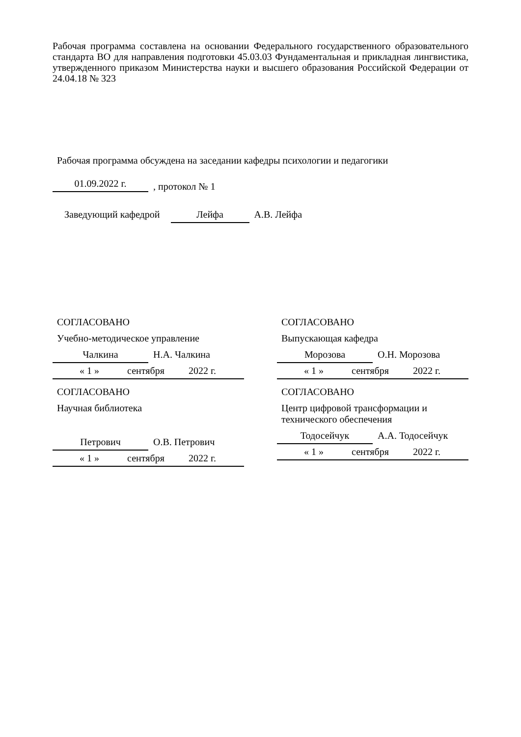Рабочая программа составлена на основании Федерального государственного образовательного стандарта ВО для направления подготовки 45.03.03 Фундаментальная и прикладная лингвистика, утвержденного приказом Министерства науки и высшего образования Российской Федерации от 24.04.18 № 323
Рабочая программа обсуждена на заседании кафедры психологии и педагогики
01.09.2022 г., протокол № 1
Заведующий кафедрой Лейфа А.В. Лейфа
СОГЛАСОВАНО
Учебно-методическое управление
Чалкина Н.А. Чалкина
« 1 » сентября 2022 г.
СОГЛАСОВАНО
Научная библиотека
Петрович О.В. Петрович
« 1 » сентября 2022 г.
СОГЛАСОВАНО
Выпускающая кафедра
Морозова О.Н. Морозова
« 1 » сентября 2022 г.
СОГЛАСОВАНО
Центр цифровой трансформации и технического обеспечения
Тодосейчук А.А. Тодосейчук
« 1 » сентября 2022 г.